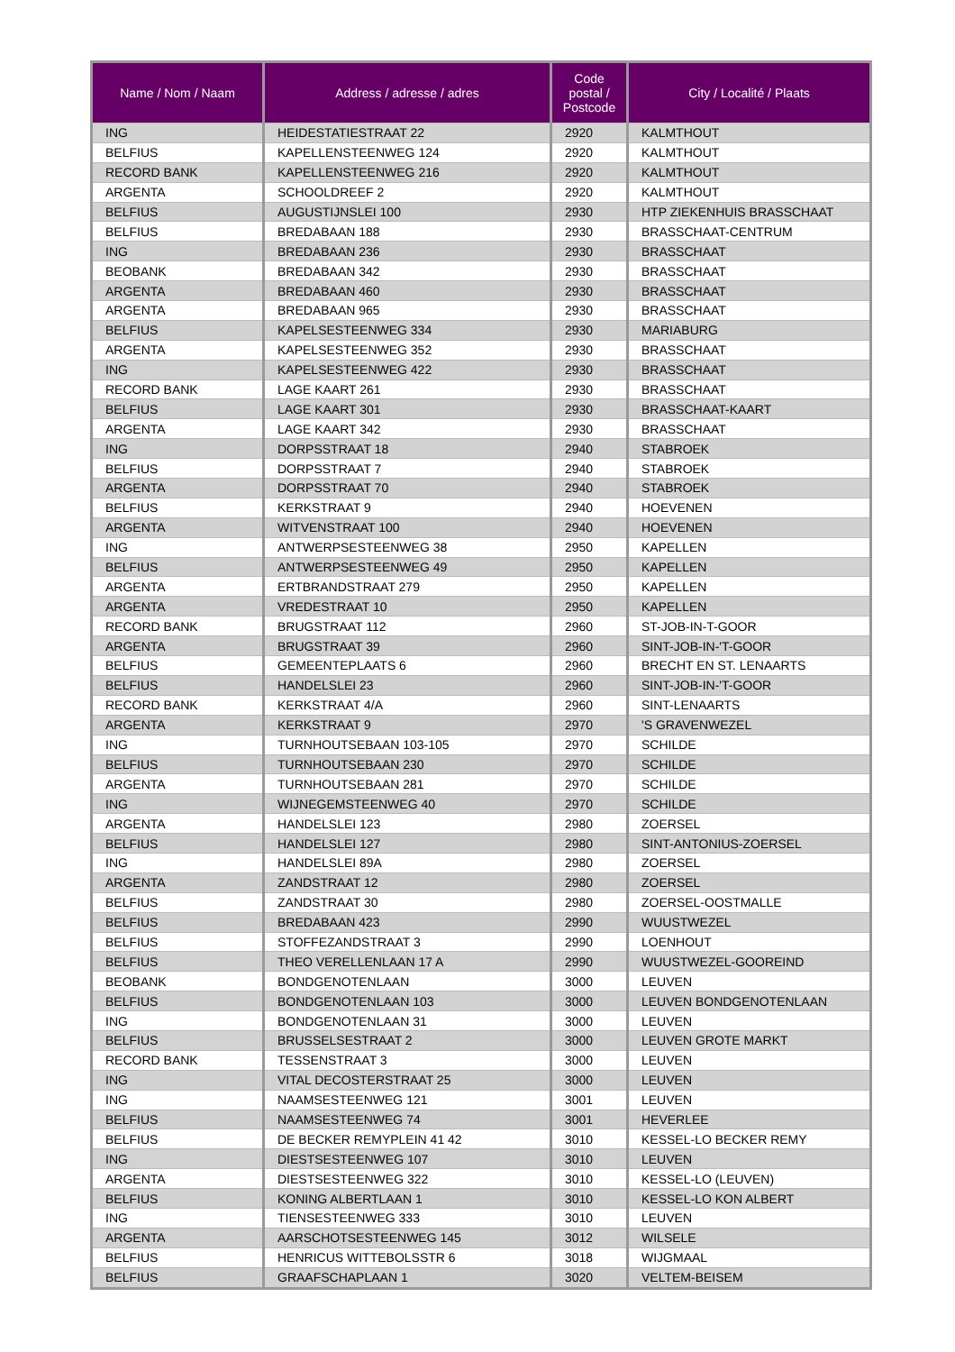| Name / Nom / Naam | Address / adresse / adres | Code postal / Postcode | City / Localité / Plaats |
| --- | --- | --- | --- |
| ING | HEIDESTATIESTRAAT 22 | 2920 | KALMTHOUT |
| BELFIUS | KAPELLENSTEENWEG 124 | 2920 | KALMTHOUT |
| RECORD BANK | KAPELLENSTEENWEG 216 | 2920 | KALMTHOUT |
| ARGENTA | SCHOOLDREEF 2 | 2920 | KALMTHOUT |
| BELFIUS | AUGUSTIJNSLEI 100 | 2930 | HTP ZIEKENHUIS BRASSCHAAT |
| BELFIUS | BREDABAAN 188 | 2930 | BRASSCHAAT-CENTRUM |
| ING | BREDABAAN 236 | 2930 | BRASSCHAAT |
| BEOBANK | BREDABAAN 342 | 2930 | BRASSCHAAT |
| ARGENTA | BREDABAAN 460 | 2930 | BRASSCHAAT |
| ARGENTA | BREDABAAN 965 | 2930 | BRASSCHAAT |
| BELFIUS | KAPELSESTEENWEG 334 | 2930 | MARIABURG |
| ARGENTA | KAPELSESTEENWEG 352 | 2930 | BRASSCHAAT |
| ING | KAPELSESTEENWEG 422 | 2930 | BRASSCHAAT |
| RECORD BANK | LAGE KAART 261 | 2930 | BRASSCHAAT |
| BELFIUS | LAGE KAART 301 | 2930 | BRASSCHAAT-KAART |
| ARGENTA | LAGE KAART 342 | 2930 | BRASSCHAAT |
| ING | DORPSSTRAAT 18 | 2940 | STABROEK |
| BELFIUS | DORPSSTRAAT 7 | 2940 | STABROEK |
| ARGENTA | DORPSSTRAAT 70 | 2940 | STABROEK |
| BELFIUS | KERKSTRAAT 9 | 2940 | HOEVENEN |
| ARGENTA | WITVENSTRAAT 100 | 2940 | HOEVENEN |
| ING | ANTWERPSESTEENWEG 38 | 2950 | KAPELLEN |
| BELFIUS | ANTWERPSESTEENWEG 49 | 2950 | KAPELLEN |
| ARGENTA | ERTBRANDSTRAAT 279 | 2950 | KAPELLEN |
| ARGENTA | VREDESTRAAT 10 | 2950 | KAPELLEN |
| RECORD BANK | BRUGSTRAAT 112 | 2960 | ST-JOB-IN-T-GOOR |
| ARGENTA | BRUGSTRAAT 39 | 2960 | SINT-JOB-IN-'T-GOOR |
| BELFIUS | GEMEENTEPLAATS 6 | 2960 | BRECHT EN ST. LENAARTS |
| BELFIUS | HANDELSLEI 23 | 2960 | SINT-JOB-IN-'T-GOOR |
| RECORD BANK | KERKSTRAAT 4/A | 2960 | SINT-LENAARTS |
| ARGENTA | KERKSTRAAT 9 | 2970 | 'S GRAVENWEZEL |
| ING | TURNHOUTSEBAAN 103-105 | 2970 | SCHILDE |
| BELFIUS | TURNHOUTSEBAAN 230 | 2970 | SCHILDE |
| ARGENTA | TURNHOUTSEBAAN 281 | 2970 | SCHILDE |
| ING | WIJNEGEMSTEENWEG 40 | 2970 | SCHILDE |
| ARGENTA | HANDELSLEI 123 | 2980 | ZOERSEL |
| BELFIUS | HANDELSLEI 127 | 2980 | SINT-ANTONIUS-ZOERSEL |
| ING | HANDELSLEI 89A | 2980 | ZOERSEL |
| ARGENTA | ZANDSTRAAT 12 | 2980 | ZOERSEL |
| BELFIUS | ZANDSTRAAT 30 | 2980 | ZOERSEL-OOSTMALLE |
| BELFIUS | BREDABAAN 423 | 2990 | WUUSTWEZEL |
| BELFIUS | STOFFEZANDSTRAAT 3 | 2990 | LOENHOUT |
| BELFIUS | THEO VERELLENLAAN 17 A | 2990 | WUUSTWEZEL-GOOREIND |
| BEOBANK | BONDGENOTENLAAN | 3000 | LEUVEN |
| BELFIUS | BONDGENOTENLAAN 103 | 3000 | LEUVEN BONDGENOTENLAAN |
| ING | BONDGENOTENLAAN 31 | 3000 | LEUVEN |
| BELFIUS | BRUSSELSESTRAAT 2 | 3000 | LEUVEN GROTE MARKT |
| RECORD BANK | TESSENSTRAAT 3 | 3000 | LEUVEN |
| ING | VITAL DECOSTERSTRAAT 25 | 3000 | LEUVEN |
| ING | NAAMSESTEENWEG 121 | 3001 | LEUVEN |
| BELFIUS | NAAMSESTEENWEG 74 | 3001 | HEVERLEE |
| BELFIUS | DE BECKER REMYPLEIN 41 42 | 3010 | KESSEL-LO BECKER REMY |
| ING | DIESTSESTEENWEG 107 | 3010 | LEUVEN |
| ARGENTA | DIESTSESTEENWEG 322 | 3010 | KESSEL-LO (LEUVEN) |
| BELFIUS | KONING ALBERTLAAN 1 | 3010 | KESSEL-LO KON ALBERT |
| ING | TIENSESTEENWEG 333 | 3010 | LEUVEN |
| ARGENTA | AARSCHOTSESTEENWEG 145 | 3012 | WILSELE |
| BELFIUS | HENRICUS WITTEBOLSSTR 6 | 3018 | WIJGMAAL |
| BELFIUS | GRAAFSCHAPLAAN 1 | 3020 | VELTEM-BEISEM |